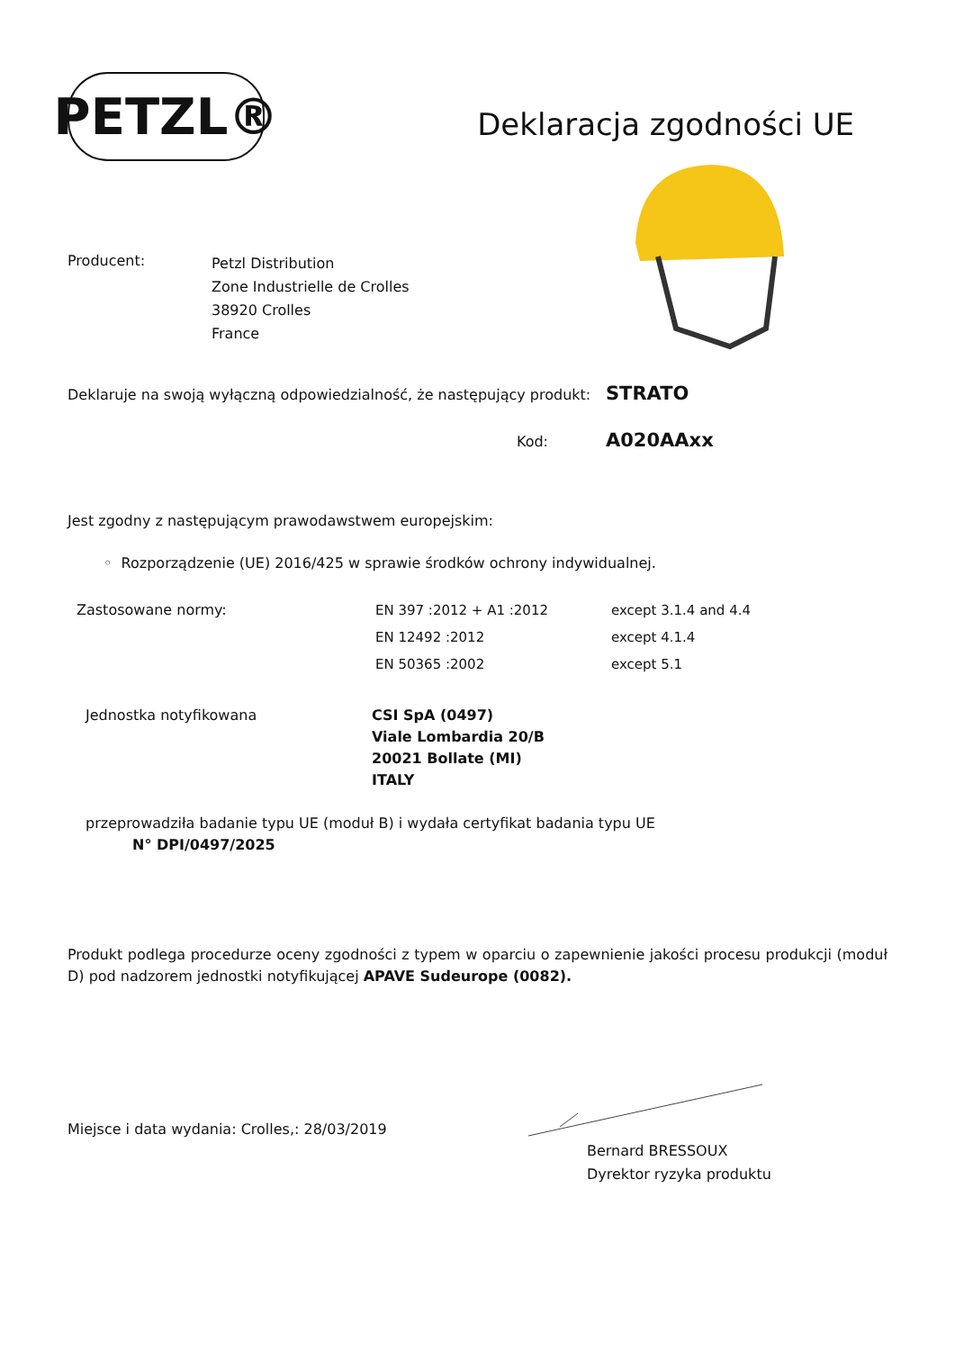PETZL®
Deklaracja zgodności UE
Producent:
Petzl Distribution
Zone Industrielle de Crolles
38920 Crolles
France
Deklaruje na swoją wyłączną odpowiedzialność, że następujący produkt:
STRATO
Kod:
A020AAxx
Jest zgodny z następującym prawodawstwem europejskim:
◦ Rozporządzenie (UE) 2016/425 w sprawie środków ochrony indywidualnej.
Zastosowane normy: EN 397 :2012 + A1 :2012
EN 12492 :2012
EN 50365 :2002
except 3.1.4 and 4.4
except 4.1.4
except 5.1
Jednostka notyfikowana CSI SpA (0497)
Viale Lombardia 20/B
20021 Bollate (MI)
ITALY
przeprowadziła badanie typu UE (moduł B) i wydała certyfikat badania typu UE
N° DPI/0497/2025
Produkt podlega procedurze oceny zgodności z typem w oparciu o zapewnienie jakości procesu produkcji (moduł D) pod nadzorem jednostki notyfikującej APAVE Sudeurope (0082).
Miejsce i data wydania: Crolles,: 28/03/2019
Bernard BRESSOUX
Dyrektor ryzyka produktu